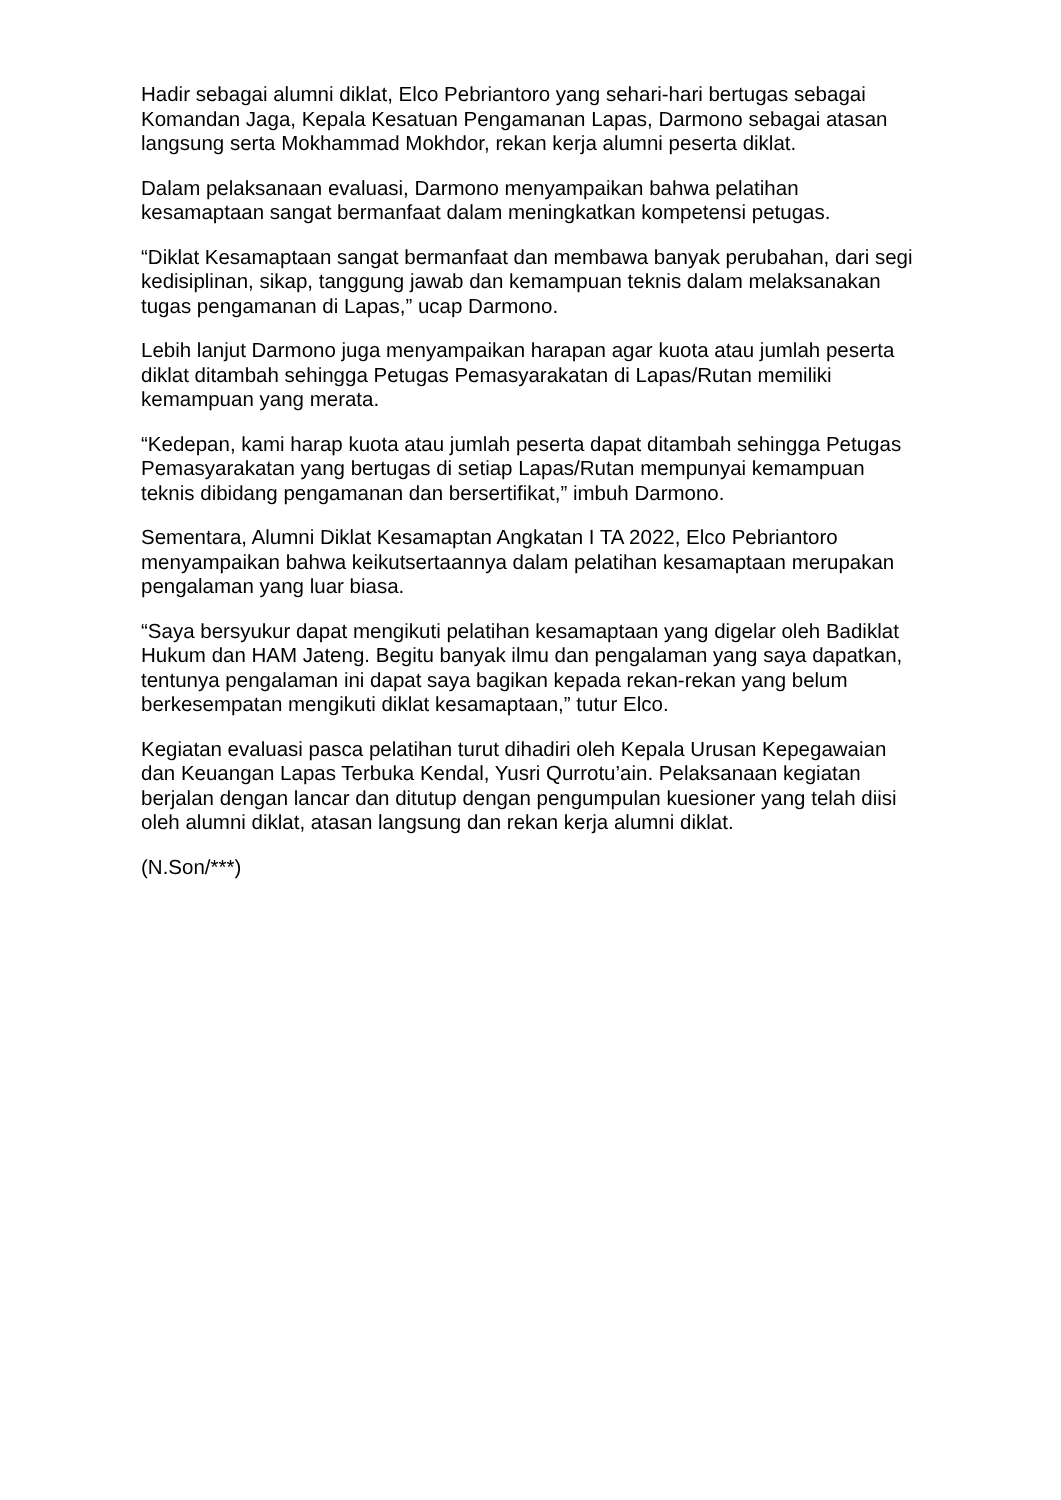Hadir sebagai alumni diklat, Elco Pebriantoro yang sehari-hari bertugas sebagai Komandan Jaga, Kepala Kesatuan Pengamanan Lapas, Darmono sebagai atasan langsung serta Mokhammad Mokhdor, rekan kerja alumni peserta diklat.
Dalam pelaksanaan evaluasi, Darmono menyampaikan bahwa pelatihan kesamaptaan sangat bermanfaat dalam meningkatkan kompetensi petugas.
“Diklat Kesamaptaan sangat bermanfaat dan membawa banyak perubahan, dari segi kedisiplinan, sikap, tanggung jawab dan kemampuan teknis dalam melaksanakan tugas pengamanan di Lapas,” ucap Darmono.
Lebih lanjut Darmono juga menyampaikan harapan agar kuota atau jumlah peserta diklat ditambah sehingga Petugas Pemasyarakatan di Lapas/Rutan memiliki kemampuan yang merata.
“Kedepan, kami harap kuota atau jumlah peserta dapat ditambah sehingga Petugas Pemasyarakatan yang bertugas di setiap Lapas/Rutan mempunyai kemampuan teknis dibidang pengamanan dan bersertifikat,” imbuh Darmono.
Sementara, Alumni Diklat Kesamaptan Angkatan I TA 2022, Elco Pebriantoro menyampaikan bahwa keikutsertaannya dalam pelatihan kesamaptaan merupakan pengalaman yang luar biasa.
“Saya bersyukur dapat mengikuti pelatihan kesamaptaan yang digelar oleh Badiklat Hukum dan HAM Jateng. Begitu banyak ilmu dan pengalaman yang saya dapatkan, tentunya pengalaman ini dapat saya bagikan kepada rekan-rekan yang belum berkesempatan mengikuti diklat kesamaptaan,” tutur Elco.
Kegiatan evaluasi pasca pelatihan turut dihadiri oleh Kepala Urusan Kepegawaian dan Keuangan Lapas Terbuka Kendal, Yusri Qurrotu’ain. Pelaksanaan kegiatan berjalan dengan lancar dan ditutup dengan pengumpulan kuesioner yang telah diisi oleh alumni diklat, atasan langsung dan rekan kerja alumni diklat.
(N.Son/***)